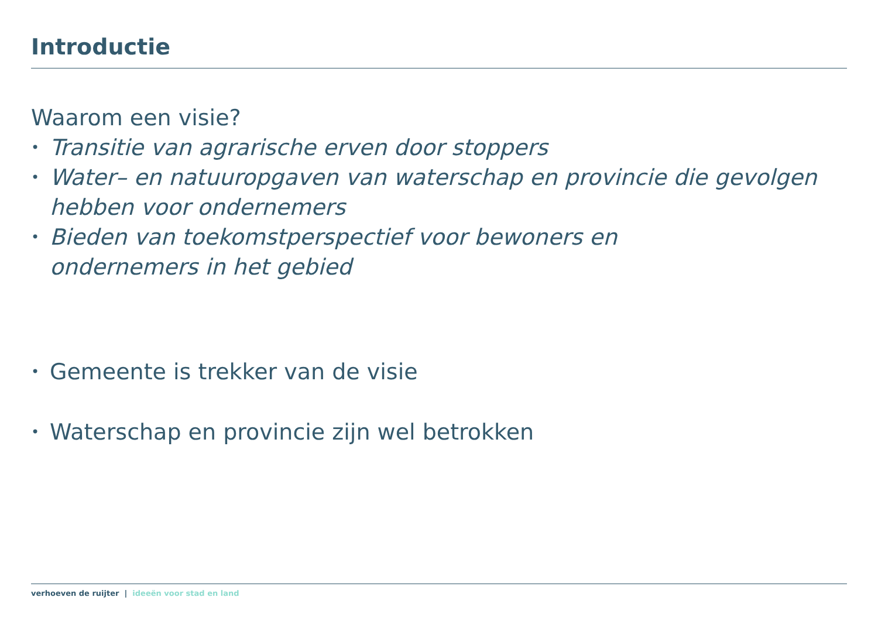Introductie
Waarom een visie?
• Transitie van agrarische erven door stoppers
• Water– en natuuropgaven van waterschap en provincie die gevolgen hebben voor ondernemers
• Bieden van toekomstperspectief voor bewoners en ondernemers in het gebied
• Gemeente is trekker van de visie
• Waterschap en provincie zijn wel betrokken
verhoeven de ruijter | ideeën voor stad en land